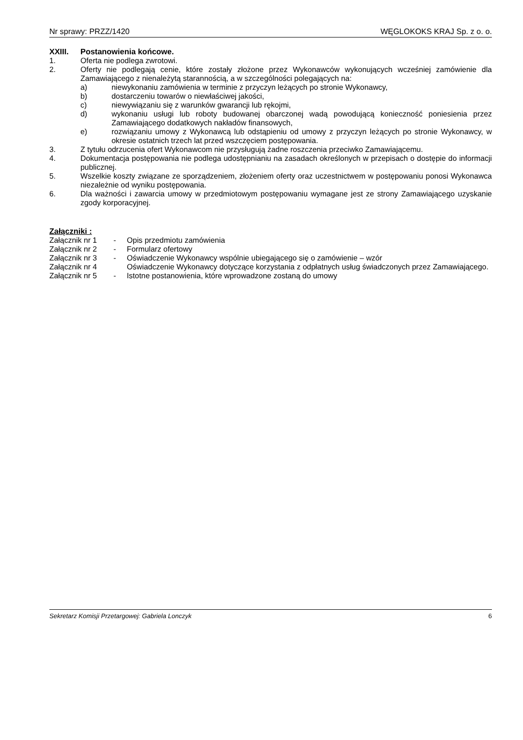Nr sprawy: PRZZ/1420 WĘGLOKOKS KRAJ Sp. z o. o.
XXIII. Postanowienia końcowe.
1. Oferta nie podlega zwrotowi.
2. Oferty nie podlegają cenie, które zostały złożone przez Wykonawców wykonujących wcześniej zamówienie dla Zamawiającego z nienależytą starannością, a w szczególności polegających na:
a) niewykonaniu zamówienia w terminie z przyczyn leżących po stronie Wykonawcy,
b) dostarczeniu towarów o niewłaściwej jakości,
c) niewywiązaniu się z warunków gwarancji lub rękojmi,
d) wykonaniu usługi lub roboty budowanej obarczonej wadą powodującą konieczność poniesienia przez Zamawiającego dodatkowych nakładów finansowych,
e) rozwiązaniu umowy z Wykonawcą lub odstąpieniu od umowy z przyczyn leżących po stronie Wykonawcy, w okresie ostatnich trzech lat przed wszczęciem postępowania.
3. Z tytułu odrzucenia ofert Wykonawcom nie przysługują żadne roszczenia przeciwko Zamawiającemu.
4. Dokumentacja postępowania nie podlega udostępnianiu na zasadach określonych w przepisach o dostępie do informacji publicznej.
5. Wszelkie koszty związane ze sporządzeniem, złożeniem oferty oraz uczestnictwem w postępowaniu ponosi Wykonawca niezależnie od wyniku postępowania.
6. Dla ważności i zawarcia umowy w przedmiotowym postępowaniu wymagane jest ze strony Zamawiającego uzyskanie zgody korporacyjnej.
Załączniki :
Załącznik nr 1
- Opis przedmiotu zamówienia
Załącznik nr 2
- Formularz ofertowy
Załącznik nr 3
- Oświadczenie Wykonawcy wspólnie ubiegającego się o zamówienie – wzór
Załącznik nr 4
Oświadczenie Wykonawcy dotyczące korzystania z odpłatnych usług świadczonych przez Zamawiającego.
Załącznik nr 5
- Istotne postanowienia, które wprowadzone zostaną do umowy
Sekretarz Komisji Przetargowej: Gabriela Lonczyk 6